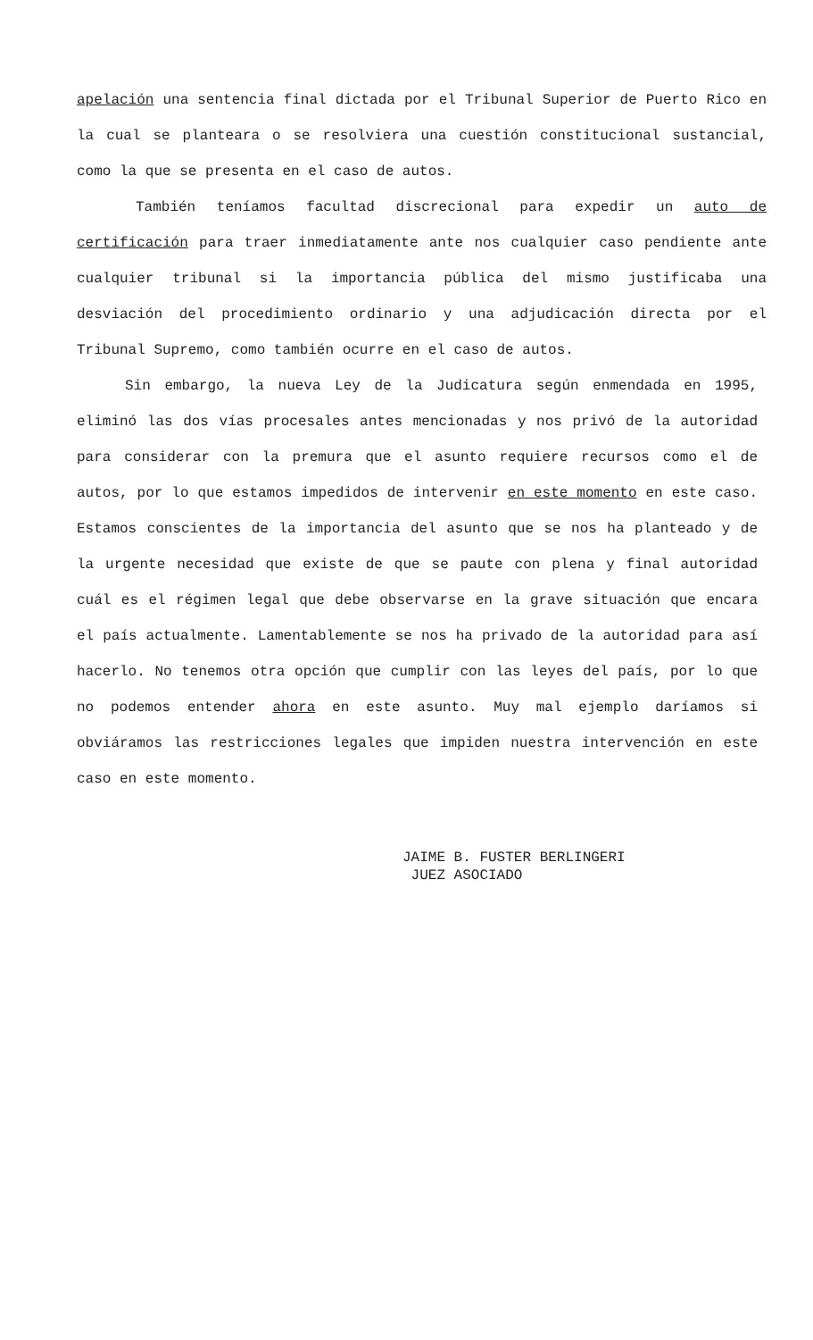apelación una sentencia final dictada por el Tribunal Superior de Puerto Rico en la cual se planteara o se resolviera una cuestión constitucional sustancial, como la que se presenta en el caso de autos.
También teníamos facultad discrecional para expedir un auto de certificación para traer inmediatamente ante nos cualquier caso pendiente ante cualquier tribunal si la importancia pública del mismo justificaba una desviación del procedimiento ordinario y una adjudicación directa por el Tribunal Supremo, como también ocurre en el caso de autos.
Sin embargo, la nueva Ley de la Judicatura según enmendada en 1995, eliminó las dos vías procesales antes mencionadas y nos privó de la autoridad para considerar con la premura que el asunto requiere recursos como el de autos, por lo que estamos impedidos de intervenir en este momento en este caso. Estamos conscientes de la importancia del asunto que se nos ha planteado y de la urgente necesidad que existe de que se paute con plena y final autoridad cuál es el régimen legal que debe observarse en la grave situación que encara el país actualmente. Lamentablemente se nos ha privado de la autoridad para así hacerlo. No tenemos otra opción que cumplir con las leyes del país, por lo que no podemos entender ahora en este asunto. Muy mal ejemplo daríamos si obviáramos las restricciones legales que impiden nuestra intervención en este caso en este momento.
JAIME B. FUSTER BERLINGERI
JUEZ ASOCIADO